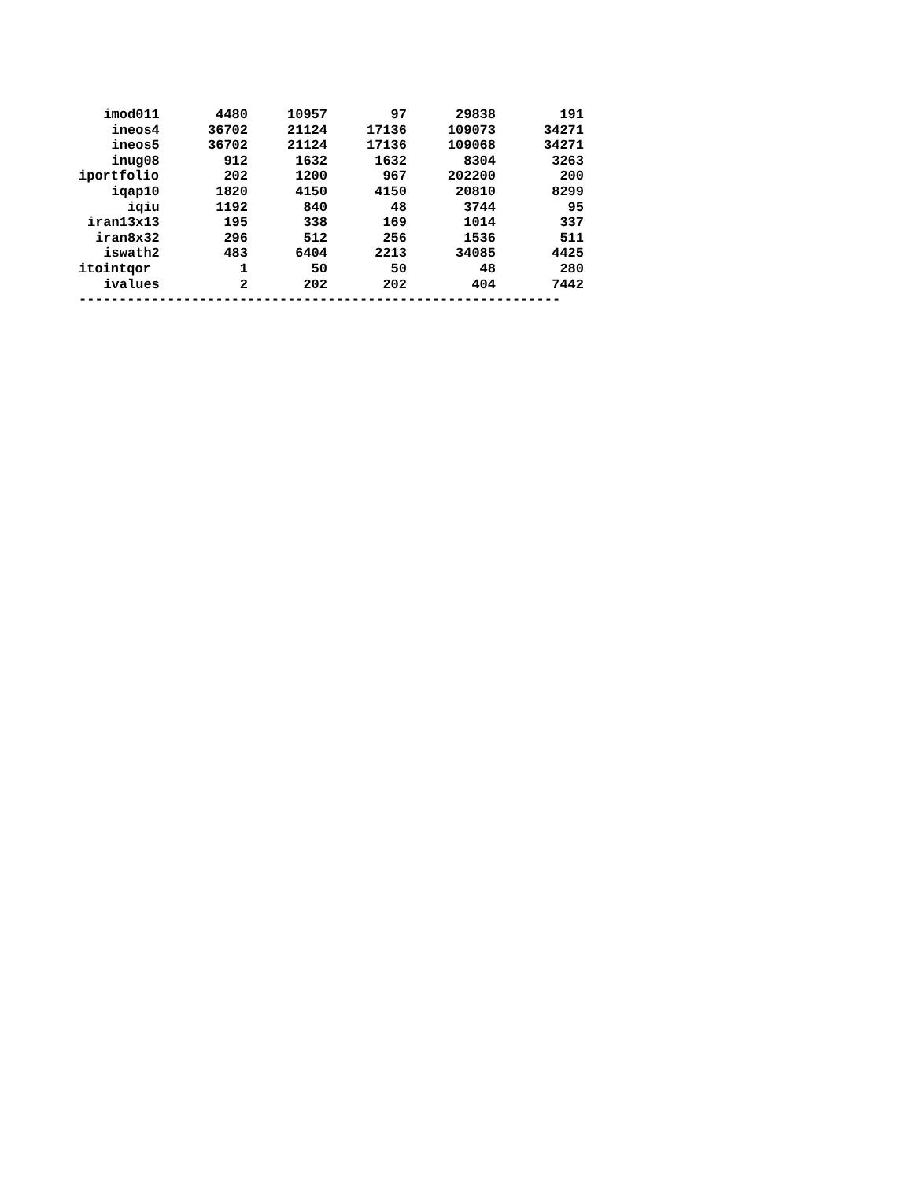| imod011 | 4480 | 10957 | 97 | 29838 | 191 |
| ineos4 | 36702 | 21124 | 17136 | 109073 | 34271 |
| ineos5 | 36702 | 21124 | 17136 | 109068 | 34271 |
| inug08 | 912 | 1632 | 1632 | 8304 | 3263 |
| iportfolio | 202 | 1200 | 967 | 202200 | 200 |
| iqap10 | 1820 | 4150 | 4150 | 20810 | 8299 |
| iqiu | 1192 | 840 | 48 | 3744 | 95 |
| iran13x13 | 195 | 338 | 169 | 1014 | 337 |
| iran8x32 | 296 | 512 | 256 | 1536 | 511 |
| iswath2 | 483 | 6404 | 2213 | 34085 | 4425 |
| itointqor | 1 | 50 | 50 | 48 | 280 |
| ivalues | 2 | 202 | 202 | 404 | 7442 |
------------------------------------------------------------